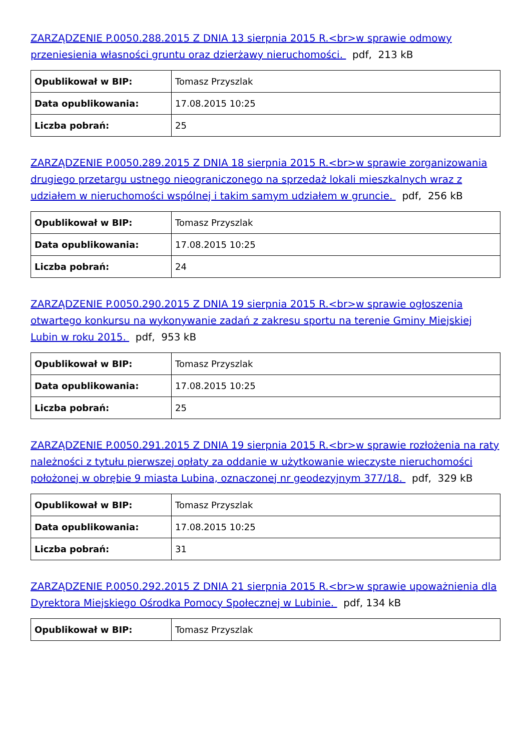ZARZĄDZENIE P.0050.288.2015 Z DNIA 13 sierpnia 2015 R.<br>w sprawie odmowy przeniesienia własności gruntu oraz dzierżawy nieruchomości. pdf, 213 kB
| Opublikował w BIP: | Tomasz Przyszlak |
| Data opublikowania: | 17.08.2015 10:25 |
| Liczba pobrań: | 25 |
ZARZĄDZENIE P.0050.289.2015 Z DNIA 18 sierpnia 2015 R.<br>w sprawie zorganizowania drugiego przetargu ustnego nieograniczonego na sprzedaż lokali mieszkalnych wraz z udziałem w nieruchomości wspólnej i takim samym udziałem w gruncie. pdf, 256 kB
| Opublikował w BIP: | Tomasz Przyszlak |
| Data opublikowania: | 17.08.2015 10:25 |
| Liczba pobrań: | 24 |
ZARZĄDZENIE P.0050.290.2015 Z DNIA 19 sierpnia 2015 R.<br>w sprawie ogłoszenia otwartego konkursu na wykonywanie zadań z zakresu sportu na terenie Gminy Miejskiej Lubin w roku 2015. pdf, 953 kB
| Opublikował w BIP: | Tomasz Przyszlak |
| Data opublikowania: | 17.08.2015 10:25 |
| Liczba pobrań: | 25 |
ZARZĄDZENIE P.0050.291.2015 Z DNIA 19 sierpnia 2015 R.<br>w sprawie rozłożenia na raty należności z tytułu pierwszej opłaty za oddanie w użytkowanie wieczyste nieruchomości położonej w obrębie 9 miasta Lubina, oznaczonej nr geodezyjnym 377/18. pdf, 329 kB
| Opublikował w BIP: | Tomasz Przyszlak |
| Data opublikowania: | 17.08.2015 10:25 |
| Liczba pobrań: | 31 |
ZARZĄDZENIE P.0050.292.2015 Z DNIA 21 sierpnia 2015 R.<br>w sprawie upoważnienia dla Dyrektora Miejskiego Ośrodka Pomocy Społecznej w Lubinie. pdf, 134 kB
| Opublikował w BIP: | Tomasz Przyszlak |